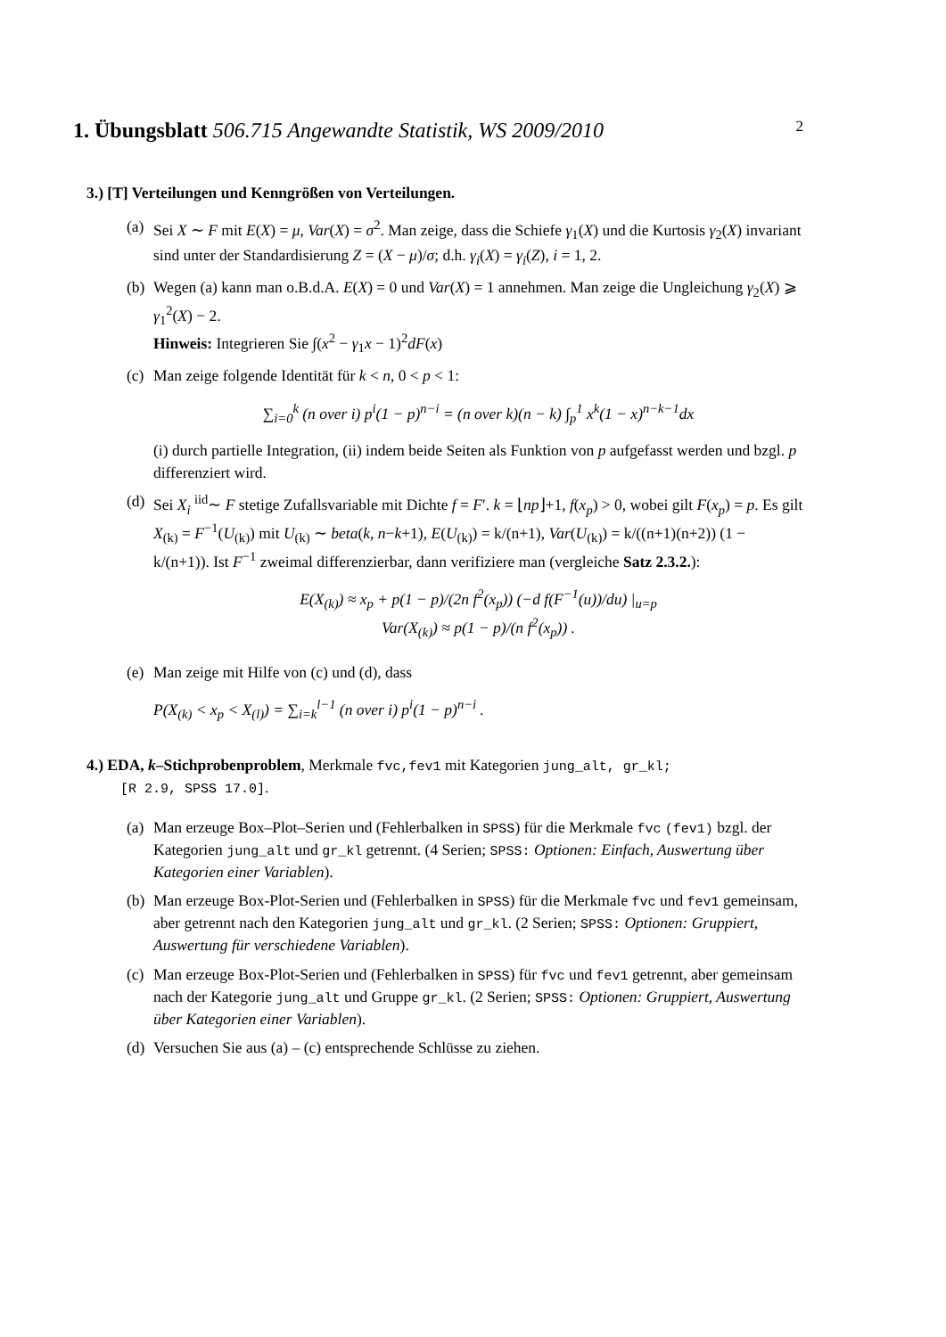1. Übungsblatt 506.715 Angewandte Statistik, WS 2009/2010 2
3.) [T] Verteilungen und Kenngrößen von Verteilungen.
(a)
Sei X ∼ F mit E(X) = μ, Var(X) = σ<sup>2</sup>. Man zeige, dass die Schiefe γ<sub>1</sub>(X) und die Kurtosis γ<sub>2</sub>(X) invariant sind unter der Standardisierung Z = (X − μ)/σ; d.h. γ<sub>i</sub>(X) = γ<sub>i</sub>(Z), i = 1, 2.
(b)
Wegen (a) kann man o.B.d.A. E(X) = 0 und Var(X) = 1 annehmen. Man zeige die Ungleichung γ<sub>2</sub>(X) ⩾ γ<sub>1</sub><sup>2</sup>(X) − 2.
Hinweis: Integrieren Sie ∫(x<sup>2</sup> − γ<sub>1</sub>x − 1)<sup>2</sup>dF(x)
(c)
Man zeige folgende Identität für k < n, 0 < p < 1:
∑<sub>i=0</sub><sup>k</sup> (n over i) p<sup>i</sup>(1 − p)<sup>n−i</sup> = (n over k)(n − k) ∫<sub>p</sub><sup>1</sup> x<sup>k</sup>(1 − x)<sup>n−k−1</sup>dx
(i) durch partielle Integration, (ii) indem beide Seiten als Funktion von p aufgefasst werden und bzgl. p differenziert wird.
(d)
Sei X<sub>i</sub> <sup>iid</sup>∼ F stetige Zufallsvariable mit Dichte f = F′. k = ⌊np⌋+1, f(x<sub>p</sub>) > 0, wobei gilt F(x<sub>p</sub>) = p. Es gilt X<sub>(k)</sub> = F<sup>−1</sup>(U<sub>(k)</sub>) mit U<sub>(k)</sub> ∼ beta(k, n−k+1), E(U<sub>(k)</sub>) = k/(n+1), Var(U<sub>(k)</sub>) = k/((n+1)(n+2)) (1 − k/(n+1)). Ist F<sup>−1</sup> zweimal differenzierbar, dann verifiziere man (vergleiche Satz 2.3.2.):
E(X<sub>(k)</sub>) ≈ x<sub>p</sub> + p(1 − p)/(2n f<sup>2</sup>(x<sub>p</sub>)) (−d f(F<sup>−1</sup>(u))/du) |<sub>u=p</sub>
Var(X<sub>(k)</sub>) ≈ p(1 − p)/(n f<sup>2</sup>(x<sub>p</sub>)) .
(e)
Man zeige mit Hilfe von (c) und (d), dass
P(X<sub>(k)</sub> < x<sub>p</sub> < X<sub>(l)</sub>) = ∑<sub>i=k</sub><sup>l−1</sup> (n over i) p<sup>i</sup>(1 − p)<sup>n−i</sup> .
4.) EDA, k–Stichprobenproblem, Merkmale fvc,fev1 mit Kategorien jung_alt, gr_kl;
[R 2.9, SPSS 17.0].
(a)
Man erzeuge Box–Plot–Serien und (Fehlerbalken in SPSS) für die Merkmale fvc (fev1) bzgl. der Kategorien jung_alt und gr_kl getrennt. (4 Serien; SPSS: Optionen: Einfach, Auswertung über Kategorien einer Variablen).
(b)
Man erzeuge Box-Plot-Serien und (Fehlerbalken in SPSS) für die Merkmale fvc und fev1 gemeinsam, aber getrennt nach den Kategorien jung_alt und gr_kl. (2 Serien; SPSS: Optionen: Gruppiert, Auswertung für verschiedene Variablen).
(c)
Man erzeuge Box-Plot-Serien und (Fehlerbalken in SPSS) für fvc und fev1 getrennt, aber gemeinsam nach der Kategorie jung_alt und Gruppe gr_kl. (2 Serien; SPSS: Optionen: Gruppiert, Auswertung über Kategorien einer Variablen).
(d)
Versuchen Sie aus (a) – (c) entsprechende Schlüsse zu ziehen.